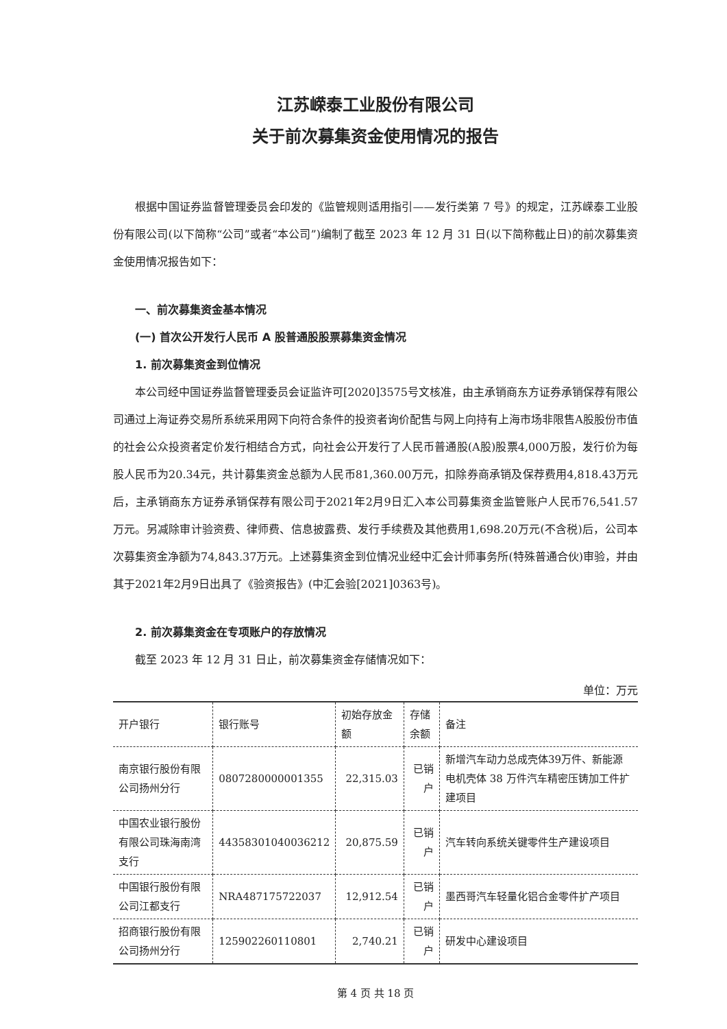江苏嵘泰工业股份有限公司
关于前次募集资金使用情况的报告
根据中国证券监督管理委员会印发的《监管规则适用指引——发行类第 7 号》的规定，江苏嵘泰工业股份有限公司(以下简称“公司”或者“本公司”)编制了截至 2023 年 12 月 31 日(以下简称截止日)的前次募集资金使用情况报告如下：
一、前次募集资金基本情况
(一) 首次公开发行人民币 A 股普通股股票募集资金情况
1. 前次募集资金到位情况
本公司经中国证券监督管理委员会证监许可[2020]3575号文核准，由主承销商东方证券承销保荐有限公司通过上海证券交易所系统采用网下向符合条件的投资者询价配售与网上向持有上海市场非限售A股股份市值的社会公众投资者定价发行相结合方式，向社会公开发行了人民币普通股(A股)股票4,000万股，发行价为每股人民币为20.34元，共计募集资金总额为人民币81,360.00万元，扣除券商承销及保荐费用4,818.43万元后，主承销商东方证券承销保荐有限公司于2021年2月9日汇入本公司募集资金监管账户人民币76,541.57万元。另减除审计验资费、律师费、信息披露费、发行手续费及其他费用1,698.20万元(不含税)后，公司本次募集资金净额为74,843.37万元。上述募集资金到位情况业经中汇会计师事务所(特殊普通合伙)审验，并由其于2021年2月9日出具了《验资报告》(中汇会验[2021]0363号)。
2. 前次募集资金在专项账户的存放情况
截至 2023 年 12 月 31 日止，前次募集资金存储情况如下：
单位：万元
| 开户银行 | 银行账号 | 初始存放金额 | 存储余额 | 备注 |
| --- | --- | --- | --- | --- |
| 南京银行股份有限公司扬州分行 | 0807280000001355 | 22,315.03 | 已销户 | 新增汽车动力总成壳体39万件、新能源电机壳体 38 万件汽车精密压铸加工件扩建项目 |
| 中国农业银行股份有限公司珠海南湾支行 | 44358301040036212 | 20,875.59 | 已销户 | 汽车转向系统关键零件生产建设项目 |
| 中国银行股份有限公司江都支行 | NRA487175722037 | 12,912.54 | 已销户 | 墨西哥汽车轻量化铝合金零件扩产项目 |
| 招商银行股份有限公司扬州分行 | 125902260110801 | 2,740.21 | 已销户 | 研发中心建设项目 |
第 4 页 共 18 页